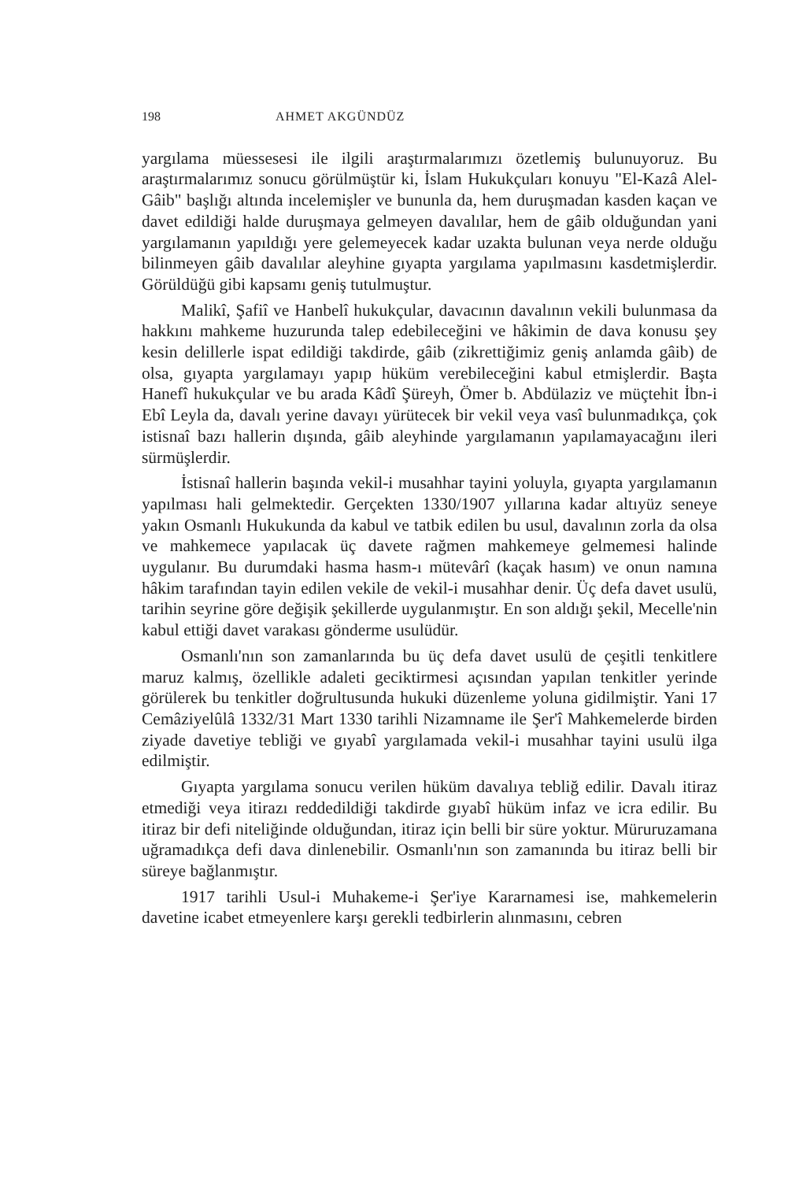198 AHMET AKGÜNDÜZ
yargılama müessesesi ile ilgili araştırmalarımızı özetlemiş bulunuyoruz. Bu araştırmalarımız sonucu görülmüştür ki, İslam Hukukçuları konuyu "El-Kazâ Alel-Gâib" başlığı altında incelemişler ve bununla da, hem duruşmadan kasden kaçan ve davet edildiği halde duruşmaya gelmeyen davalılar, hem de gâib olduğundan yani yargılamanın yapıldığı yere gelemeyecek kadar uzakta bulunan veya nerde olduğu bilinmeyen gâib davalılar aleyhine gıyapta yargılama yapılmasını kasdetmişlerdir. Görüldüğü gibi kapsamı geniş tutulmuştur.
Malikî, Şafiî ve Hanbelî hukukçular, davacının davalının vekili bulunmasa da hakkını mahkeme huzurunda talep edebileceğini ve hâkimin de dava konusu şey kesin delillerle ispat edildiği takdirde, gâib (zikrettiğimiz geniş anlamda gâib) de olsa, gıyapta yargılamayı yapıp hüküm verebileceğini kabul etmişlerdir. Başta Hanefî hukukçular ve bu arada Kâdî Şüreyh, Ömer b. Abdülaziz ve müçtehit İbn-i Ebî Leyla da, davalı yerine davayı yürütecek bir vekil veya vasî bulunmadıkça, çok istisnaî bazı hallerin dışında, gâib aleyhinde yargılamanın yapılamayacağını ileri sürmüşlerdir.
İstisnaî hallerin başında vekil-i musahhar tayini yoluyla, gıyapta yargılamanın yapılması hali gelmektedir. Gerçekten 1330/1907 yıllarına kadar altıyüz seneye yakın Osmanlı Hukukunda da kabul ve tatbik edilen bu usul, davalının zorla da olsa ve mahkemece yapılacak üç davete rağmen mahkemeye gelmemesi halinde uygulanır. Bu durumdaki hasma hasm-ı mütevârî (kaçak hasım) ve onun namına hâkim tarafından tayin edilen vekile de vekil-i musahhar denir. Üç defa davet usulü, tarihin seyrine göre değişik şekillerde uygulanmıştır. En son aldığı şekil, Mecelle'nin kabul ettiği davet varakası gönderme usulüdür.
Osmanlı'nın son zamanlarında bu üç defa davet usulü de çeşitli tenkitlere maruz kalmış, özellikle adaleti geciktirmesi açısından yapılan tenkitler yerinde görülerek bu tenkitler doğrultusunda hukuki düzenleme yoluna gidilmiştir. Yani 17 Cemâziyelûlâ 1332/31 Mart 1330 tarihli Nizamname ile Şer'î Mahkemelerde birden ziyade davetiye tebliği ve gıyabî yargılamada vekil-i musahhar tayini usulü ilga edilmiştir.
Gıyapta yargılama sonucu verilen hüküm davalıya tebliğ edilir. Davalı itiraz etmediği veya itirazı reddedildiği takdirde gıyabî hüküm infaz ve icra edilir. Bu itiraz bir defi niteliğinde olduğundan, itiraz için belli bir süre yoktur. Müruruzamana uğramadıkça defi dava dinlenebilir. Osmanlı'nın son zamanında bu itiraz belli bir süreye bağlanmıştır.
1917 tarihli Usul-i Muhakeme-i Şer'iye Kararnamesi ise, mahkemelerin davetine icabet etmeyenlere karşı gerekli tedbirlerin alınmasını, cebren